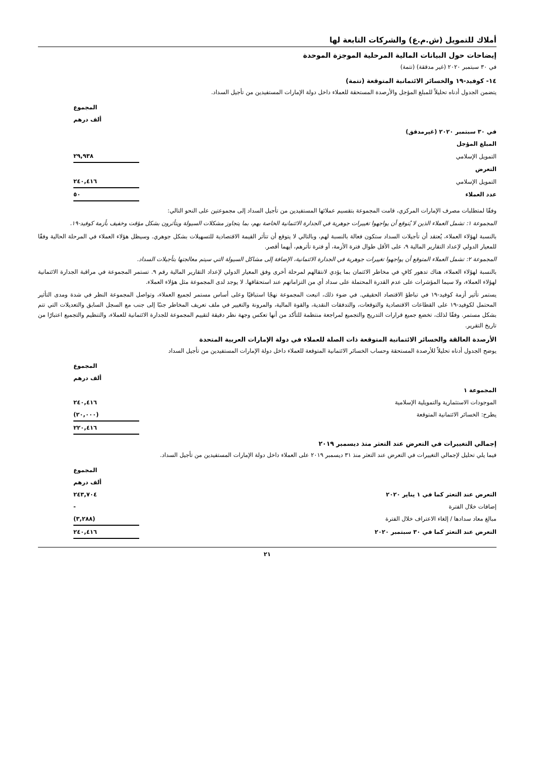أملاك للتمويل (ش.م.ع) والشركات التابعة لها
إيضاحات حول البيانات المالية المرحلية الموجزة الموحدة
في ٣٠ سبتمبر ٢٠٢٠ (غير مدققة) (تتمة)
١٤- كوفيد-١٩ والخسائر الائتمانية المتوقعة (تتمة)
يتضمن الجدول أدناه تحليلاً للمبلغ المؤجل والأرصدة المستحقة للعملاء داخل دولة الإمارات المستفيدين من تأجيل السداد.
| | المجموع | |
| | ألف درهم | |
| في ٣٠ سبتمبر ٢٠٢٠ (غيرمدقق) | | |
| المبلغ المؤجل | | |
| التمويل الإسلامي | ٢٩,٩٣٨ | |
| التعرض | | |
| التمويل الإسلامي | ٢٤٠,٤١٦ | |
| عدد العملاء | ٥٠ | |
وفقًا لمتطلبات مصرف الإمارات المركزي، قامت المجموعة بتقسيم عملائها المستفيدين من تأجيل السداد إلى مجموعتين على النحو التالي:
المجموعة ١: تشمل العملاء الذين لا يُتوقع أن يواجهوا تغييرات جوهرية في الجدارة الائتمانية الخاصة بهم، بما يتجاوز مشكلات السيولة ويتأثرون بشكل مؤقت وخفيف بأزمة كوفيد-١٩.
بالنسبة لهؤلاء العملاء، يُعتقد أن تأجيلات السداد ستكون فعالة بالنسبة لهم، وبالتالي لا يتوقع أن تتأثر القيمة الاقتصادية للتسهيلات بشكل جوهري. وسيظل هؤلاء العملاء في المرحلة الحالية وفقًا للمعيار الدولي لإعداد التقارير المالية ٩، على الأقل طوال فترة الأزمة، أو فترة تأثرهم، أيهما أقصر.
المجموعة ٢: تشمل العملاء المتوقع أن يواجهوا تغييرات جوهرية في الجدارة الائتمانية، الإضافة إلى مشاكل السيولة التي سيتم معالجتها بتأجيلات السداد.
بالنسبة لهؤلاء العملاء، هناك تدهور كافٍ في مخاطر الائتمان بما يؤدي لانتقالهم لمرحلة أخرى وفق المعيار الدولي لإعداد التقارير المالية رقم ٩. تستمر المجموعة في مراقبة الجدارة الائتمانية لهؤلاء العملاء، ولا سيما المؤشرات على عدم القدرة المحتملة على سداد أي من التزاماتهم عند استحقاقها. لا يوجد لدى المجموعة مثل هؤلاء العملاء.
يستمر تأثير أزمة كوفيد-١٩ في تباطؤ الاقتصاد الحقيقي. في ضوء ذلك، اتبعت المجموعة نهجًا استباقيًا وعلى أساس مستمر لجميع العملاء، وتواصل المجموعة النظر في شدة ومدى التأثير المحتمل لكوفيد-١٩ على القطاعات الاقتصادية والتوقعات، والتدفقات النقدية، والقوة المالية، والمرونة والتغيير في ملف تعريف المخاطر جنبًا إلى جنب مع السجل السابق والتعديلات التي تتم بشكل مستمر. وفقًا لذلك، تخضع جميع قرارات التدريج والتجميع لمراجعة منتظمة للتأكد من أنها تعكس وجهة نظر دقيقة لتقييم المجموعة للجدارة الائتمانية للعملاء، والتنظيم والتجميع اعتبارًا من تاريخ التقرير.
الأرصدة العالقة والخسائر الائتمانية المتوقعة ذات الصلة للعملاء في دولة الإمارات العربية المتحدة
يوضح الجدول أدناه تحليلاً للأرصدة المستحقة وحساب الخسائر الائتمانية المتوقعة للعملاء داخل دولة الإمارات المستفيدين من تأجيل السداد
| | المجموع | |
| | ألف درهم | |
| المجموعة ١ | | |
| الموجودات الاستثمارية والتمويلية الإسلامية | ٢٤٠,٤١٦ | |
| يطرح: الخسائر الائتمانية المتوقعة | (٢٠,٠٠٠) | |
| | ٢٢٠,٤١٦ | |
إجمالي التغييرات في التعرض عند التعثر منذ ديسمبر ٢٠١٩
فيما يلي تحليل لإجمالي التغييرات في التعرض عند التعثر منذ ٣١ ديسمبر ٢٠١٩ على العملاء داخل دولة الإمارات المستفيدين من تأجيل السداد.
| | المجموع | |
| | ألف درهم | |
| التعرض عند التعثر كما في ١ يناير ٢٠٢٠ | ٢٤٣,٧٠٤ | |
| إضافات خلال الفترة | - | |
| مبالغ معاد سدادها / إلغاء الاعتراف خلال الفترة | (٣,٢٨٨) | |
| التعرض عند التعثر كما في ٣٠ سبتمبر ٢٠٢٠ | ٢٤٠,٤١٦ | |
٢١